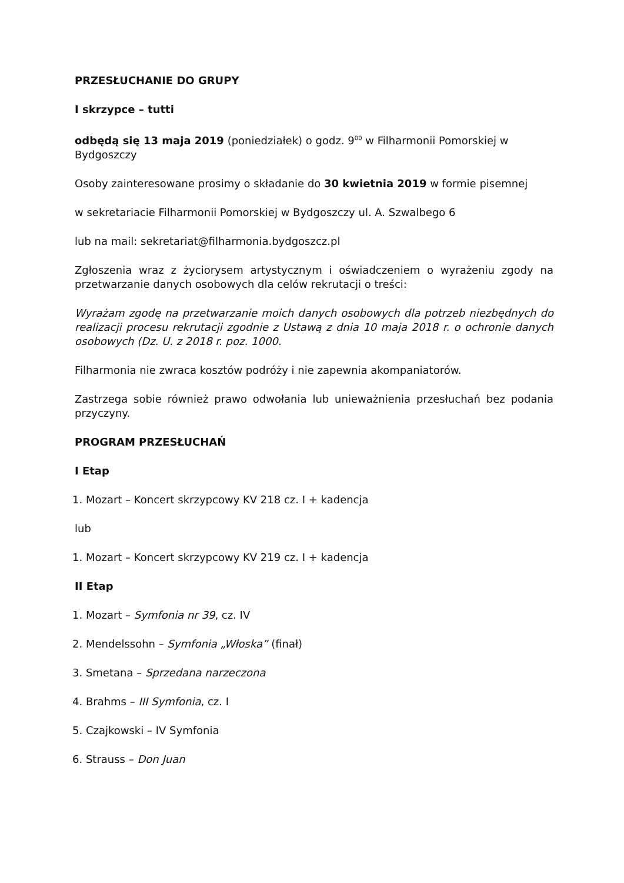PRZESŁUCHANIE DO GRUPY
I skrzypce – tutti
odbędą się 13 maja 2019 (poniedziałek) o godz. 9<sup>00</sup> w Filharmonii Pomorskiej w Bydgoszczy
Osoby zainteresowane prosimy o składanie do 30 kwietnia 2019 w formie pisemnej
w sekretariacie Filharmonii Pomorskiej w Bydgoszczy ul. A. Szwalbego 6
lub na mail: sekretariat@filharmonia.bydgoszcz.pl
Zgłoszenia wraz z życiorysem artystycznym i oświadczeniem o wyrażeniu zgody na przetwarzanie danych osobowych dla celów rekrutacji o treści:
Wyrażam zgodę na przetwarzanie moich danych osobowych dla potrzeb niezbędnych do realizacji procesu rekrutacji zgodnie z Ustawą z dnia 10 maja 2018 r. o ochronie danych osobowych (Dz. U. z 2018 r. poz. 1000.
Filharmonia nie zwraca kosztów podróży i nie zapewnia akompaniatorów.
Zastrzega sobie również prawo odwołania lub unieważnienia przesłuchań bez podania przyczyny.
PROGRAM PRZESŁUCHAŃ
I Etap
1. Mozart – Koncert skrzypcowy KV 218 cz. I + kadencja
lub
1. Mozart – Koncert skrzypcowy KV 219 cz. I + kadencja
II Etap
1. Mozart – Symfonia nr 39, cz. IV
2. Mendelssohn – Symfonia „Włoska” (finał)
3. Smetana – Sprzedana narzeczona
4. Brahms – III Symfonia, cz. I
5. Czajkowski – IV Symfonia
6. Strauss – Don Juan